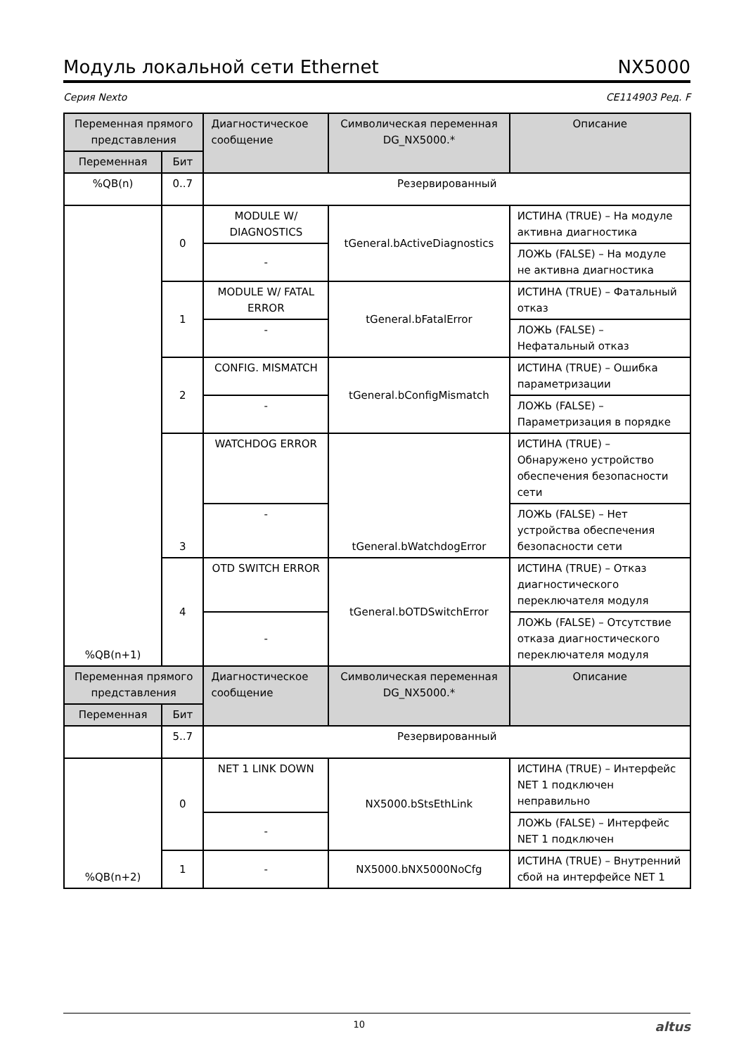Модуль локальной сети Ethernet NX5000
Серия Nexto CE114903 Ред. F
| Переменная прямого представления | | Диагностическое сообщение | Символическая переменная DG_NX5000.* | Описание |
| --- | --- | --- | --- | --- |
| Переменная | Бит | | | |
| %QB(n) | 0..7 | Резервированный | | |
| %QB(n+1) | 0 | MODULE W/ DIAGNOSTICS | tGeneral.bActiveDiagnostics | ИСТИНА (TRUE) – На модуле активна диагностика |
| | | - | | ЛОЖЬ (FALSE) – На модуле не активна диагностика |
| | 1 | MODULE W/ FATAL ERROR | tGeneral.bFatalError | ИСТИНА (TRUE) – Фатальный отказ |
| | | - | | ЛОЖЬ (FALSE) – Нефатальный отказ |
| | 2 | CONFIG. MISMATCH | tGeneral.bConfigMismatch | ИСТИНА (TRUE) – Ошибка параметризации |
| | | - | | ЛОЖЬ (FALSE) – Параметризация в порядке |
| | 3 | WATCHDOG ERROR | tGeneral.bWatchdogError | ИСТИНА (TRUE) – Обнаружено устройство обеспечения безопасности сети |
| | | - | | ЛОЖЬ (FALSE) – Нет устройства обеспечения безопасности сети |
| | 4 | OTD SWITCH ERROR | tGeneral.bOTDSwitchError | ИСТИНА (TRUE) – Отказ диагностического переключателя модуля |
| | | - | | ЛОЖЬ (FALSE) – Отсутствие отказа диагностического переключателя модуля |
| Переменная прямого представления | | Диагностическое сообщение | Символическая переменная DG_NX5000.* | Описание |
| Переменная | Бит | | | |
| | 5..7 | Резервированный | | |
| %QB(n+2) | 0 | NET 1 LINK DOWN | NX5000.bStsEthLink | ИСТИНА (TRUE) – Интерфейс NET 1 подключен неправильно |
| | | - | | ЛОЖЬ (FALSE) – Интерфейс NET 1 подключен |
| | 1 | - | NX5000.bNX5000NoCfg | ИСТИНА (TRUE) – Внутренний сбой на интерфейсе NET 1 |
10 altus